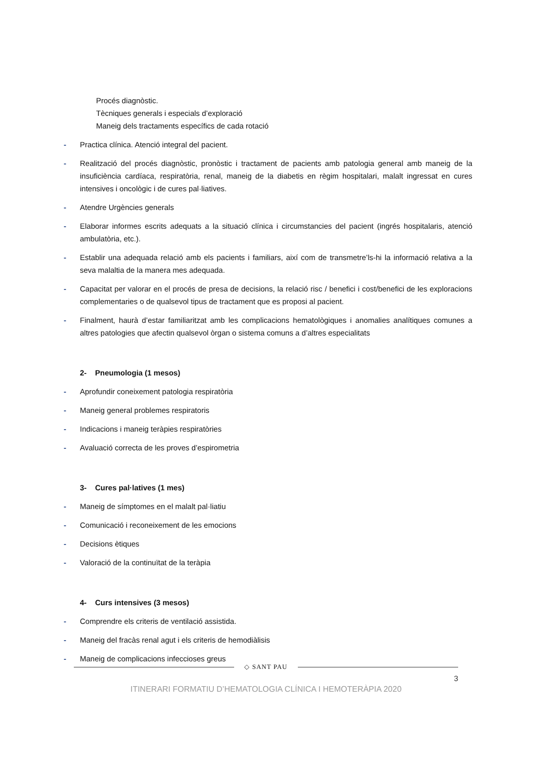Procés diagnòstic.
Tècniques generals i especials d’exploració
Maneig dels tractaments específics de cada rotació
- Practica clínica. Atenció integral del pacient.
- Realització del procés diagnòstic, pronòstic i tractament de pacients amb patologia general amb maneig de la insuficiència cardíaca, respiratòria, renal, maneig de la diabetis en règim hospitalari, malalt ingressat en cures intensives i oncològic i de cures pal·liatives.
- Atendre Urgències generals
- Elaborar informes escrits adequats a la situació clínica i circumstancies del pacient (ingrés hospitalaris, atenció ambulatòria, etc.).
- Establir una adequada relació amb els pacients i familiars, així com de transmetre’ls-hi la informació relativa a la seva malaltia de la manera mes adequada.
- Capacitat per valorar en el procés de presa de decisions, la relació risc / benefici i cost/benefici de les exploracions complementaries o de qualsevol tipus de tractament que es proposi al pacient.
- Finalment, haurà d’estar familiaritzat amb les complicacions hematològiques i anomalies analítiques comunes a altres patologies que afectin qualsevol òrgan o sistema comuns a d’altres especialitats
2- Pneumologia (1 mesos)
- Aprofundir coneixement patologia respiratòria
- Maneig general problemes respiratoris
- Indicacions i maneig teràpies respiratòries
- Avaluació correcta de les proves d’espirometria
3- Cures pal·latives (1 mes)
- Maneig de símptomes en el malalt pal·liatiu
- Comunicació i reconeixement de les emocions
- Decisions ètiques
- Valoració de la continuïtat de la teràpia
4- Curs intensives (3 mesos)
- Comprendre els criteris de ventilació assistida.
- Maneig del fracàs renal agut i els criteris de hemodiàlisis
- Maneig de complicacions infeccioses greus
◇ SANT PAU
3
ITINERARI FORMATIU D’HEMATOLOGIA CLÍNICA I HEMOTERÀPIA 2020